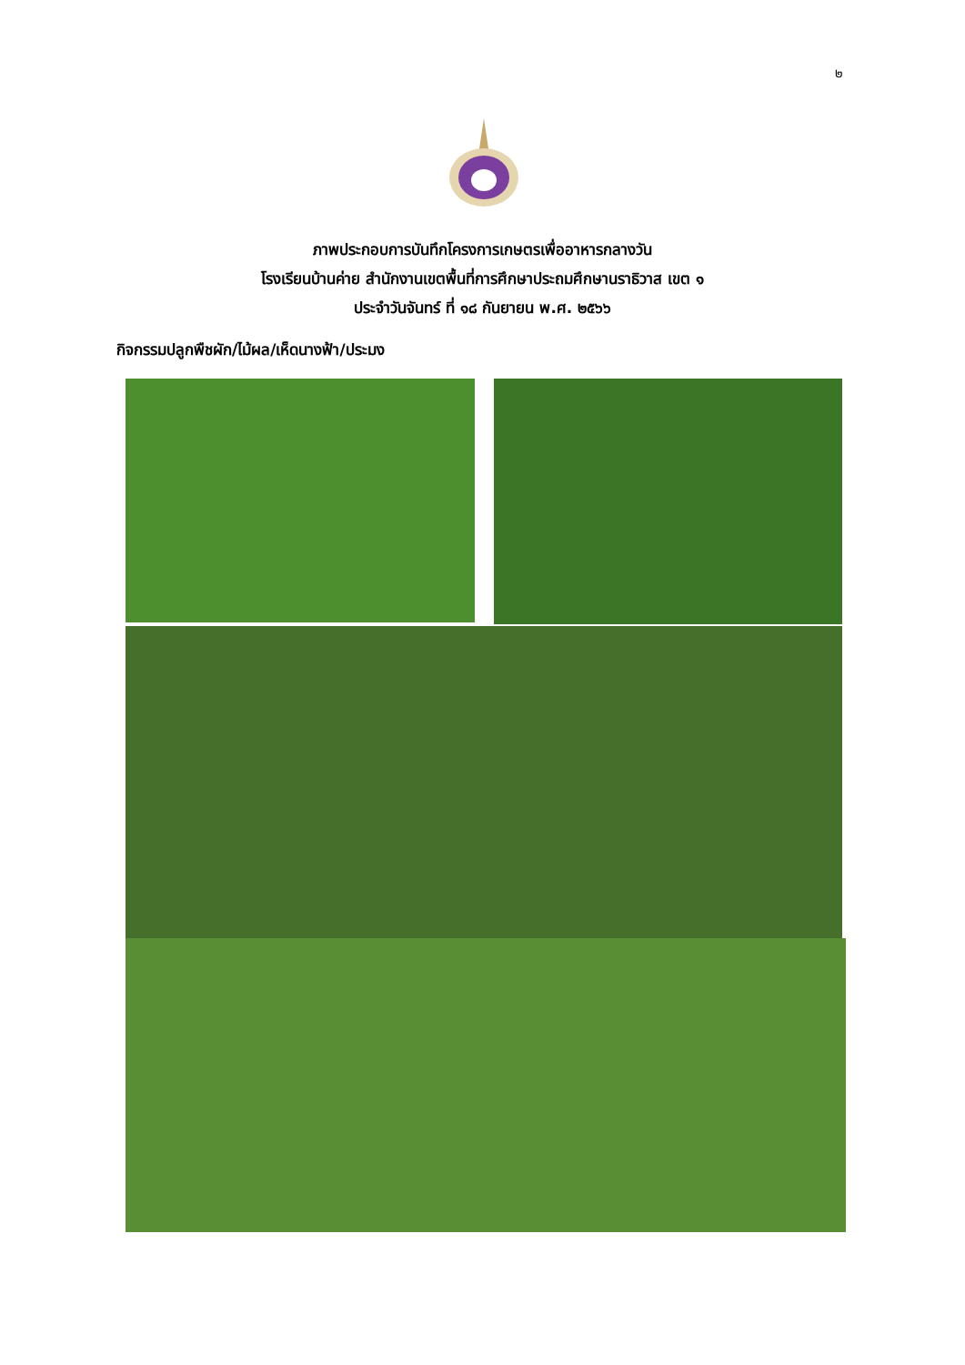๒
ภาพประกอบการบันทึกโครงการเกษตรเพื่ออาหารกลางวัน
โรงเรียนบ้านค่าย สำนักงานเขตพื้นที่การศึกษาประถมศึกษานราธิวาส เขต ๑
ประจำวันจันทร์ ที่ ๑๘ กันยายน พ.ศ. ๒๕๖๖
กิจกรรมปลูกพืชผัก/ไม้ผล/เห็ดนางฟ้า/ประมง